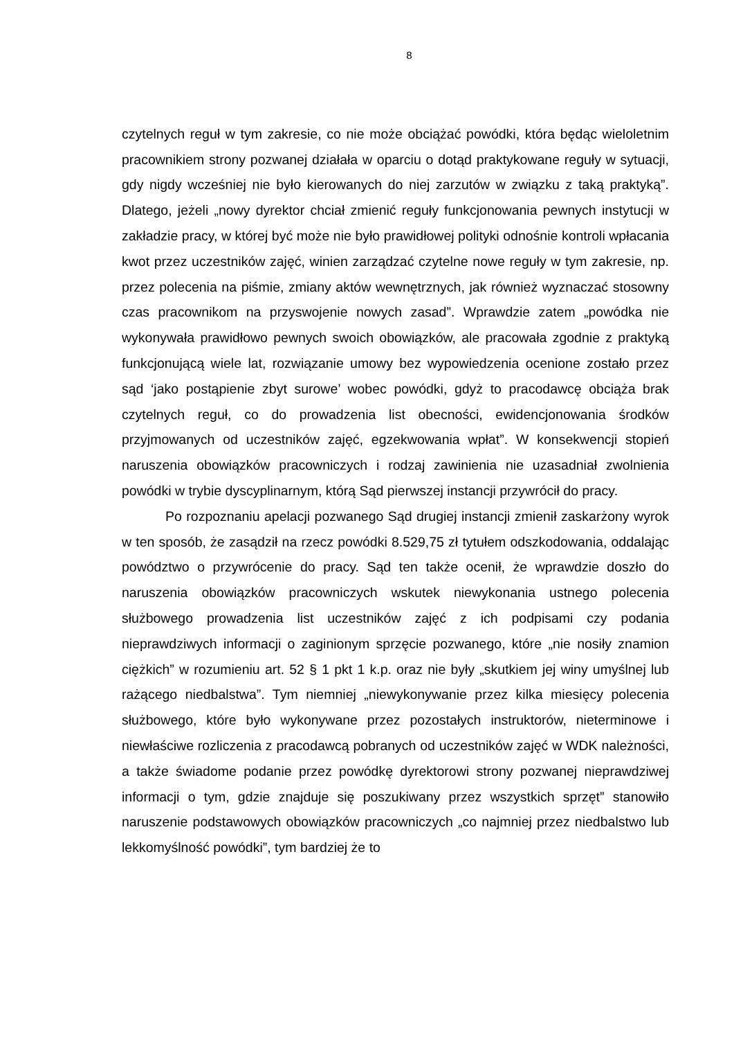8
czytelnych reguł w tym zakresie, co nie może obciążać powódki, która będąc wieloletnim pracownikiem strony pozwanej działała w oparciu o dotąd praktykowane reguły w sytuacji, gdy nigdy wcześniej nie było kierowanych do niej zarzutów w związku z taką praktyką”. Dlatego, jeżeli „nowy dyrektor chciał zmienić reguły funkcjonowania pewnych instytucji w zakładzie pracy, w której być może nie było prawidłowej polityki odnośnie kontroli wpłacania kwot przez uczestników zajęć, winien zarządzać czytelne nowe reguły w tym zakresie, np. przez polecenia na piśmie, zmiany aktów wewnętrznych, jak również wyznaczać stosowny czas pracownikom na przyswojenie nowych zasad”. Wprawdzie zatem „powódka nie wykonywała prawidłowo pewnych swoich obowiązków, ale pracowała zgodnie z praktyką funkcjonującą wiele lat, rozwiązanie umowy bez wypowiedzenia ocenione zostało przez sąd ‘jako postąpienie zbyt surowe’ wobec powódki, gdyż to pracodawcę obciąża brak czytelnych reguł, co do prowadzenia list obecności, ewidencjonowania środków przyjmowanych od uczestników zajęć, egzekwowania wpłat”. W konsekwencji stopień naruszenia obowiązków pracowniczych i rodzaj zawinienia nie uzasadniał zwolnienia powódki w trybie dyscyplinarnym, którą Sąd pierwszej instancji przywrócił do pracy.
Po rozpoznaniu apelacji pozwanego Sąd drugiej instancji zmienił zaskarżony wyrok w ten sposób, że zasądził na rzecz powódki 8.529,75 zł tytułem odszkodowania, oddalając powództwo o przywrócenie do pracy. Sąd ten także ocenił, że wprawdzie doszło do naruszenia obowiązków pracowniczych wskutek niewykonania ustnego polecenia służbowego prowadzenia list uczestników zajęć z ich podpisami czy podania nieprawdziwych informacji o zaginionym sprzęcie pozwanego, które „nie nosiły znamion ciężkich” w rozumieniu art. 52 § 1 pkt 1 k.p. oraz nie były „skutkiem jej winy umyślnej lub rażącego niedbalstwa”. Tym niemniej „niewykonywanie przez kilka miesięcy polecenia służbowego, które było wykonywane przez pozostałych instruktorów, nieterminowe i niewłaściwe rozliczenia z pracodawcą pobranych od uczestników zajęć w WDK należności, a także świadome podanie przez powódkę dyrektorowi strony pozwanej nieprawdziwej informacji o tym, gdzie znajduje się poszukiwany przez wszystkich sprzęt” stanowiło naruszenie podstawowych obowiązków pracowniczych „co najmniej przez niedbalstwo lub lekkomyślność powódki”, tym bardziej że to